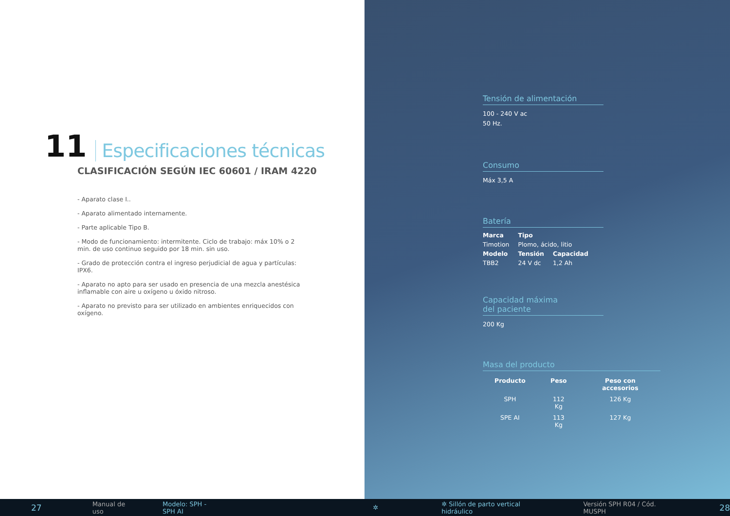11 Especificaciones técnicas
CLASIFICACIÓN SEGÚN IEC 60601 / IRAM 4220
- Aparato clase I..
- Aparato alimentado internamente.
- Parte aplicable Tipo B.
- Modo de funcionamiento: intermitente. Ciclo de trabajo: máx 10% o 2 min. de uso continuo seguido por 18 min. sin uso.
- Grado de protección contra el ingreso perjudicial de agua y partículas: IPX6.
- Aparato no apto para ser usado en presencia de una mezcla anestésica inflamable con aire u oxígeno u óxido nitroso.
- Aparato no previsto para ser utilizado en ambientes enriquecidos con oxígeno.
Tensión de alimentación
100 - 240 V ac
50 Hz.
Consumo
Máx 3,5 A
Batería
| Marca | Tipo | |
| --- | --- | --- |
| Timotion | Plomo, ácido, litio | |
| Modelo | Tensión | Capacidad |
| TBB2 | 24 V dc | 1,2 Ah |
Capacidad máxima
del paciente
200 Kg
Masa del producto
| Producto | Peso | Peso con accesorios |
| --- | --- | --- |
| SPH | 112 Kg | 126 Kg |
| SPE AI | 113 Kg | 127 Kg |
27 Manual de uso Modelo: SPH - SPH AI ✲ ✲ Sillón de parto vertical hidráulico Versión SPH R04 / Cód. MUSPH 28